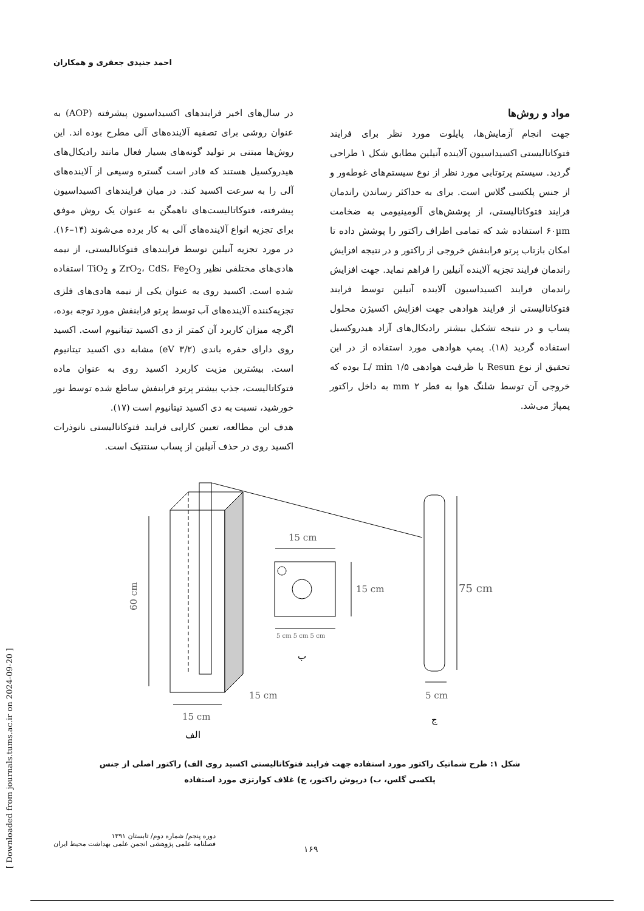احمد جنیدی جعفری و همکاران
در سال‌های اخیر فرایندهای اکسیداسیون پیشرفته (AOP) به عنوان روشی برای تصفیه آلاینده‌های آلی مطرح بوده اند. این روش‌ها مبتنی بر تولید گونه‌های بسیار فعال مانند رادیکال‌های هیدروکسیل هستند که قادر است گستره وسیعی از آلاینده‌های آلی را به سرعت اکسید کند. در میان فرایندهای اکسیداسیون پیشرفته، فتوکاتالیست‌های ناهمگن به عنوان یک روش موفق برای تجزیه انواع آلاینده‌های آلی به کار برده می‌شوند (۱۴–۱۶). در مورد تجزیه آنیلین توسط فرایندهای فتوکاتالیستی، از نیمه هادی‌های مختلفی نظیر ZrO<sub>2</sub>، CdS، Fe<sub>2</sub>O<sub>3</sub> و TiO<sub>2</sub> استفاده شده است. اکسید روی به عنوان یکی از نیمه هادی‌های فلزی تجزیه‌کننده آلاینده‌های آب توسط پرتو فرابنفش مورد توجه بوده، اگرچه میزان کاربرد آن کمتر از دی اکسید تیتانیوم است. اکسید روی دارای حفره باندی (۳/۲ eV) مشابه دی اکسید تیتانیوم است. بیشترین مزیت کاربرد اکسید روی به عنوان ماده فتوکاتالیست، جذب بیشتر پرتو فرابنفش ساطع شده توسط نور خورشید، نسبت به دی اکسید تیتانیوم است (۱۷).
هدف این مطالعه، تعیین کارایی فرایند فتوکاتالیستی نانوذرات اکسید روی در حذف آنیلین از پساب سنتتیک است.
مواد و روش‌ها
جهت انجام آزمایش‌ها، پایلوت مورد نظر برای فرایند فتوکاتالیستی اکسیداسیون آلاینده آنیلین مطابق شکل ۱ طراحی گردید. سیستم پرتوتابی مورد نظر از نوع سیستم‌های غوطه‌ور و از جنس پلکسی گلاس است. برای به حداکثر رساندن راندمان فرایند فتوکاتالیستی، از پوشش‌های آلومینیومی به ضخامت ۶۰µm استفاده شد که تمامی اطراف راکتور را پوشش داده تا امکان بازتاب پرتو فرابنفش خروجی از راکتور و در نتیجه افزایش راندمان فرایند تجزیه آلاینده آنیلین را فراهم نماید. جهت افزایش راندمان فرایند اکسیداسیون آلاینده آنیلین توسط فرایند فتوکاتالیستی از فرایند هوادهی جهت افزایش اکسیژن محلول پساب و در نتیجه تشکیل بیشتر رادیکال‌های آزاد هیدروکسیل استفاده گردید (۱۸). پمپ هوادهی مورد استفاده از در این تحقیق از نوع Resun با ظرفیت هوادهی L/ min ۱/۵ بوده که خروجی آن توسط شلنگ هوا به قطر mm ۲ به داخل راکتور پمپاژ می‌شد.
15 cm
15 cm
5 cm 5 cm 5 cm
75 cm
5 cm
15 cm
15 cm
60 cm
ب
ج
الف
شکل ۱: طرح شماتیک راکتور مورد استفاده جهت فرایند فتوکاتالیستی اکسید روی الف) راکتور اصلی از جنس پلکسی گلس، ب) درپوش راکتور، ج) غلاف کوارتزی مورد استفاده
دوره پنجم/ شماره دوم/ تابستان ۱۳۹۱
فصلنامه علمی پژوهشی انجمن علمی بهداشت محیط ایران
۱۶۹
[ Downloaded from journals.tums.ac.ir on 2024-09-20 ]